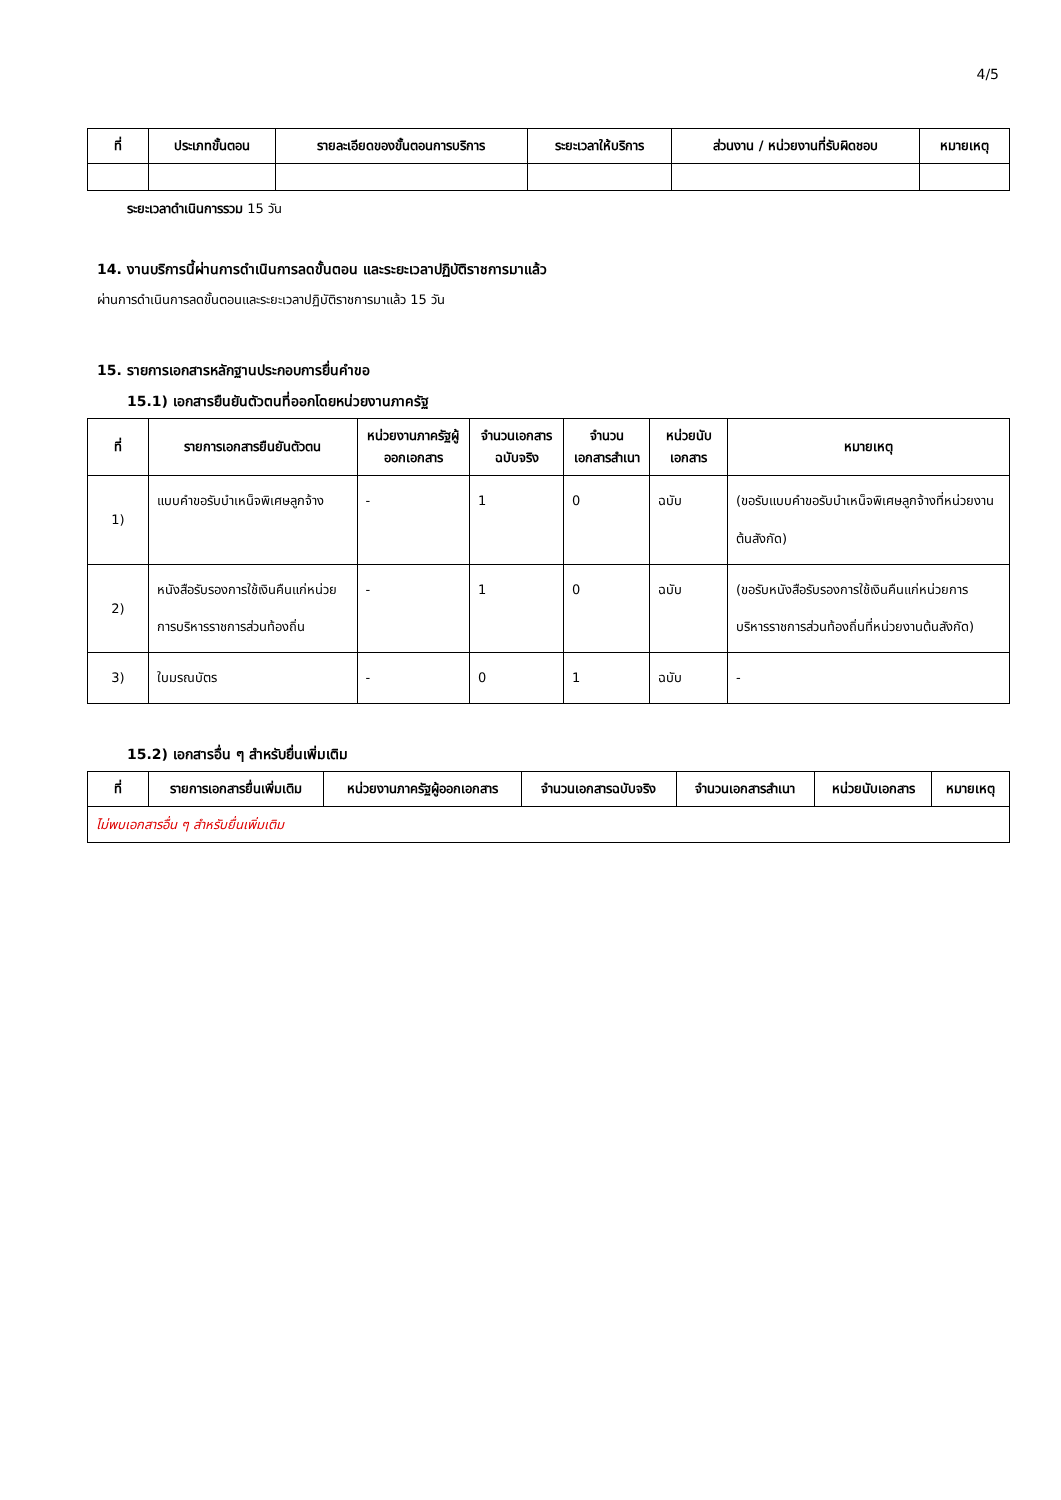4/5
| ที่ | ประเภทขั้นตอน | รายละเอียดของขั้นตอนการบริการ | ระยะเวลาให้บริการ | ส่วนงาน / หน่วยงานที่รับผิดชอบ | หมายเหตุ |
| --- | --- | --- | --- | --- | --- |
ระยะเวลาดำเนินการรวม 15 วัน
14. งานบริการนี้ผ่านการดำเนินการลดขั้นตอน และระยะเวลาปฏิบัติราชการมาแล้ว
ผ่านการดำเนินการลดขั้นตอนและระยะเวลาปฏิบัติราชการมาแล้ว 15 วัน
15. รายการเอกสารหลักฐานประกอบการยื่นคำขอ
15.1) เอกสารยืนยันตัวตนที่ออกโดยหน่วยงานภาครัฐ
| ที่ | รายการเอกสารยืนยันตัวตน | หน่วยงานภาครัฐผู้ออกเอกสาร | จำนวนเอกสารฉบับจริง | จำนวนเอกสารสำเนา | หน่วยนับเอกสาร | หมายเหตุ |
| --- | --- | --- | --- | --- | --- | --- |
| 1) | แบบคำขอรับบำเหน็จพิเศษลูกจ้าง | - | 1 | 0 | ฉบับ | (ขอรับแบบคำขอรับบำเหน็จพิเศษลูกจ้างที่หน่วยงานต้นสังกัด) |
| 2) | หนังสือรับรองการใช้เงินคืนแก่หน่วยการบริหารราชการส่วนท้องถิ่น | - | 1 | 0 | ฉบับ | (ขอรับหนังสือรับรองการใช้เงินคืนแก่หน่วยการบริหารราชการส่วนท้องถิ่นที่หน่วยงานต้นสังกัด) |
| 3) | ใบมรณบัตร | - | 0 | 1 | ฉบับ | - |
15.2) เอกสารอื่น ๆ สำหรับยื่นเพิ่มเติม
| ที่ | รายการเอกสารยื่นเพิ่มเติม | หน่วยงานภาครัฐผู้ออกเอกสาร | จำนวนเอกสารฉบับจริง | จำนวนเอกสารสำเนา | หน่วยนับเอกสาร | หมายเหตุ |
| --- | --- | --- | --- | --- | --- | --- |
| ไม่พบเอกสารอื่น ๆ สำหรับยื่นเพิ่มเติม | | | | | | |